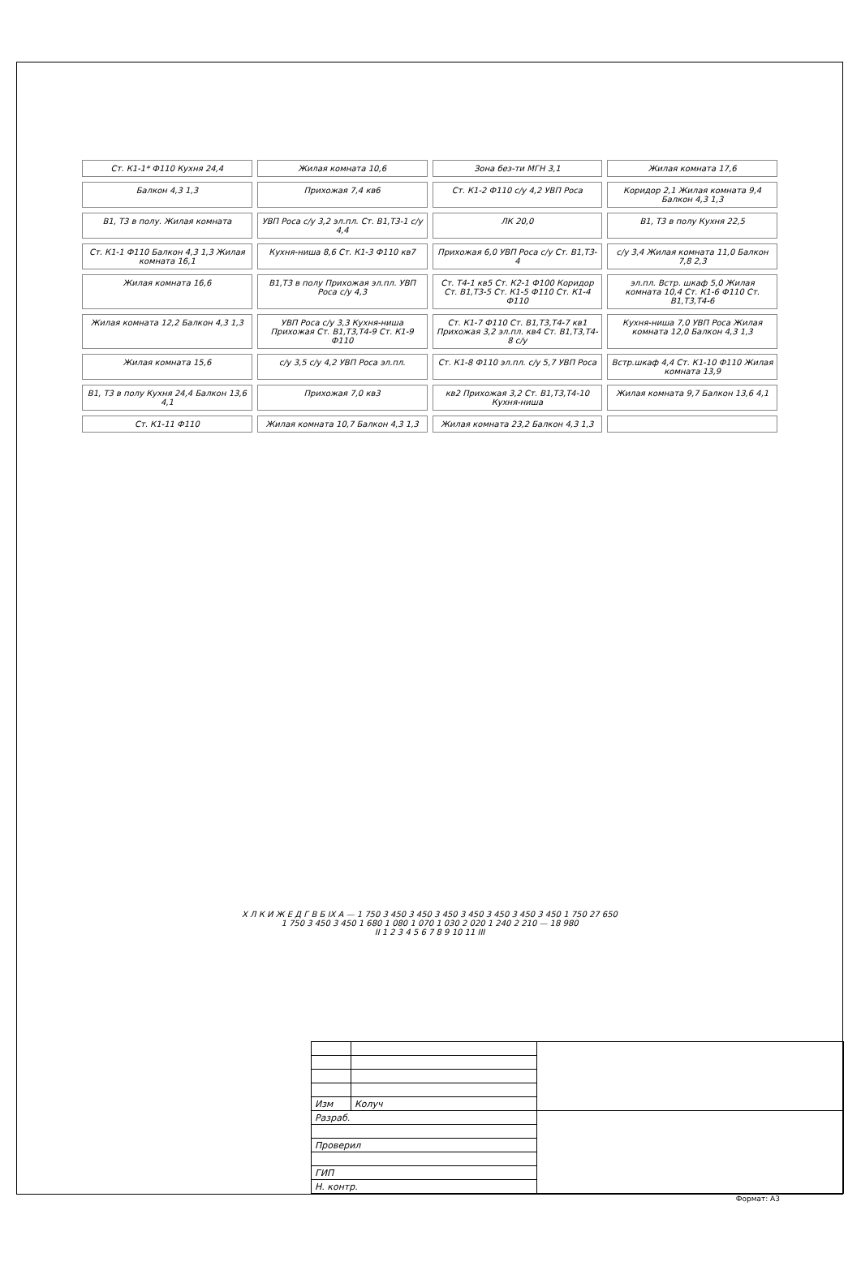Ст. К1-1* Ф110 Кухня 24,4
Жилая комната 10,6
Зона без-ти МГН 3,1
Жилая комната 17,6
Балкон 4,3 1,3
Прихожая 7,4 кв6
Ст. К1-2 Ф110 с/у 4,2 УВП Роса
Коридор 2,1 Жилая комната 9,4 Балкон 4,3 1,3
В1, Т3 в полу. Жилая комната
УВП Роса с/у 3,2 эл.пл. Ст. В1,Т3-1 с/у 4,4
ЛК 20,0
В1, Т3 в полу Кухня 22,5
Ст. К1-1 Ф110 Балкон 4,3 1,3 Жилая комната 16,1
Кухня-ниша 8,6 Ст. К1-3 Ф110 кв7
Прихожая 6,0 УВП Роса с/у Ст. В1,Т3-4
с/у 3,4 Жилая комната 11,0 Балкон 7,8 2,3
Жилая комната 16,6
В1,Т3 в полу Прихожая эл.пл. УВП Роса с/у 4,3
Ст. Т4-1 кв5 Ст. К2-1 Ф100 Коридор Ст. В1,Т3-5 Ст. К1-5 Ф110 Ст. К1-4 Ф110
эл.пл. Встр. шкаф 5,0 Жилая комната 10,4 Ст. К1-6 Ф110 Ст. В1,Т3,Т4-6
Жилая комната 12,2 Балкон 4,3 1,3
УВП Роса с/у 3,3 Кухня-ниша Прихожая Ст. В1,Т3,Т4-9 Ст. К1-9 Ф110
Ст. К1-7 Ф110 Ст. В1,Т3,Т4-7 кв1 Прихожая 3,2 эл.пл. кв4 Ст. В1,Т3,Т4-8 с/у
Кухня-ниша 7,0 УВП Роса Жилая комната 12,0 Балкон 4,3 1,3
Жилая комната 15,6
с/у 3,5 с/у 4,2 УВП Роса эл.пл.
Ст. К1-8 Ф110 эл.пл. с/у 5,7 УВП Роса
Встр.шкаф 4,4 Ст. К1-10 Ф110 Жилая комната 13,9
В1, Т3 в полу Кухня 24,4 Балкон 13,6 4,1
Прихожая 7,0 кв3
кв2 Прихожая 3,2 Ст. В1,Т3,Т4-10 Кухня-ниша
Жилая комната 9,7 Балкон 13,6 4,1
Ст. К1-11 Ф110
Жилая комната 10,7 Балкон 4,3 1,3
Жилая комната 23,2 Балкон 4,3 1,3
Х Л К И Ж Е Д Г В Б IX А — 1 750 3 450 3 450 3 450 3 450 3 450 3 450 3 450 1 750 27 650
1 750 3 450 3 450 1 680 1 080 1 070 1 030 2 020 1 240 2 210 — 18 980
II 1 2 3 4 5 6 7 8 9 10 11 III
| Изм | Колуч | |
| Разраб. | | |
| Проверил | | |
| ГИП | | |
| Н. контр. | | |
Формат: А3